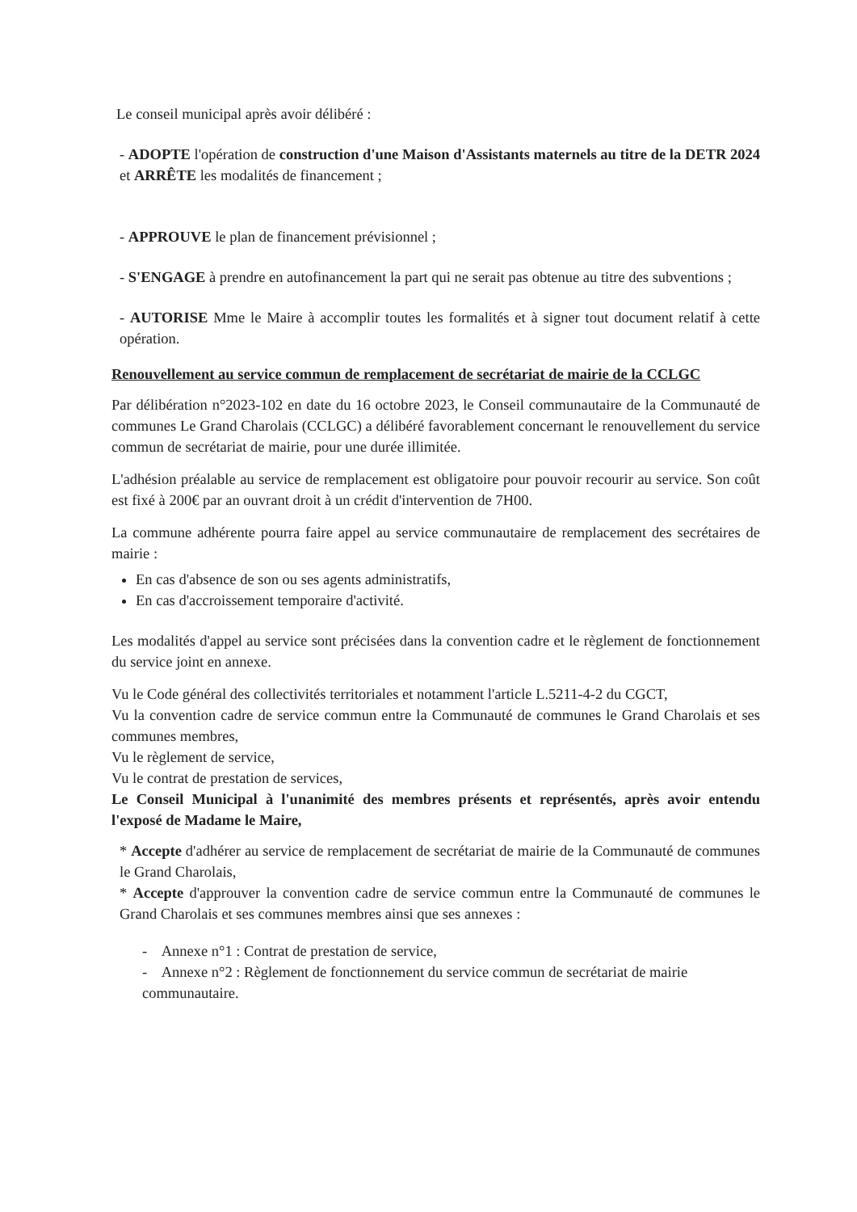Le conseil municipal après avoir délibéré :
- ADOPTE l'opération de construction d'une Maison d'Assistants maternels au titre de la DETR 2024 et ARRÊTE les modalités de financement ;
- APPROUVE le plan de financement prévisionnel ;
- S'ENGAGE à prendre en autofinancement la part qui ne serait pas obtenue au titre des subventions ;
- AUTORISE Mme le Maire à accomplir toutes les formalités et à signer tout document relatif à cette opération.
Renouvellement au service commun de remplacement de secrétariat de mairie de la CCLGC
Par délibération n°2023-102 en date du 16 octobre 2023, le Conseil communautaire de la Communauté de communes Le Grand Charolais (CCLGC) a délibéré favorablement concernant le renouvellement du service commun de secrétariat de mairie, pour une durée illimitée.
L'adhésion préalable au service de remplacement est obligatoire pour pouvoir recourir au service. Son coût est fixé à 200€ par an ouvrant droit à un crédit d'intervention de 7H00.
La commune adhérente pourra faire appel au service communautaire de remplacement des secrétaires de mairie :
En cas d'absence de son ou ses agents administratifs,
En cas d'accroissement temporaire d'activité.
Les modalités d'appel au service sont précisées dans la convention cadre et le règlement de fonctionnement du service joint en annexe.
Vu le Code général des collectivités territoriales et notamment l'article L.5211-4-2 du CGCT,
Vu la convention cadre de service commun entre la Communauté de communes le Grand Charolais et ses communes membres,
Vu le règlement de service,
Vu le contrat de prestation de services,
Le Conseil Municipal à l'unanimité des membres présents et représentés, après avoir entendu l'exposé de Madame le Maire,
* Accepte d'adhérer au service de remplacement de secrétariat de mairie de la Communauté de communes le Grand Charolais,
* Accepte d'approuver la convention cadre de service commun entre la Communauté de communes le Grand Charolais et ses communes membres ainsi que ses annexes :
- Annexe n°1 : Contrat de prestation de service,
- Annexe n°2 : Règlement de fonctionnement du service commun de secrétariat de mairie communautaire.